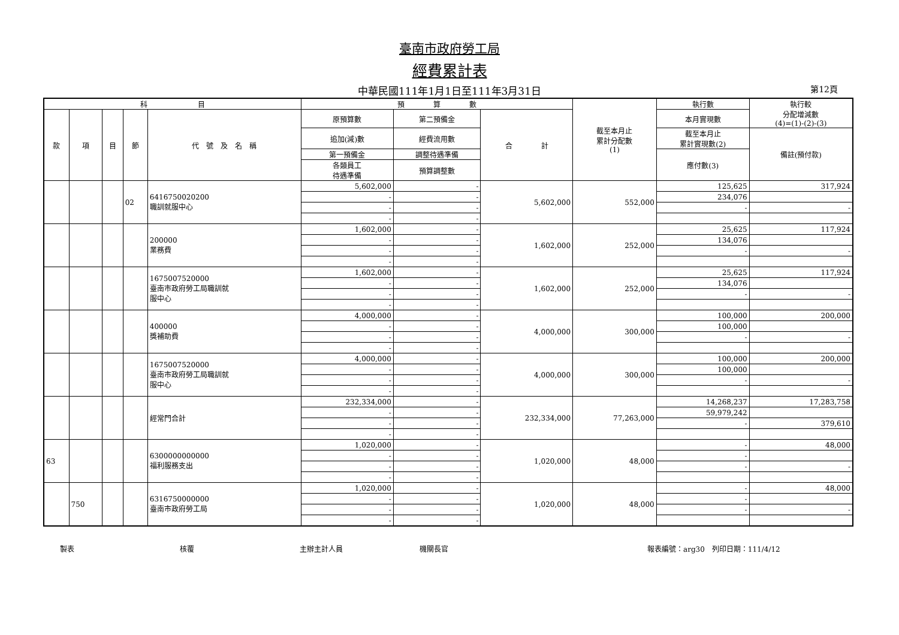臺南市政府勞工局
經費累計表
中華民國111年1月1日至111年3月31日 第12頁
| 科 目 | | | | | 預 算 數 | | | 截至本月止 累計分配數 (1) | 執行數 | 執行較 分配增減數 (4)=(1)-(2)-(3) |
| --- | --- | --- | --- | --- | --- | --- | --- | --- | --- | --- |
| 款 | 項 | 目 | 節 | 代 號 及 名 稱 | 原預算數 | 第二預備金 | 合 計 | | 本月實現數 | |
| | | | | | 追加(減)數 | 經費流用數 | | | 截至本月止 累計實現數(2) | 備註(預付款) |
| | | | | | 第一預備金 | 調整待遇準備 | | | 應付數(3) | |
| | | | | | 各類員工 待遇準備 | 預算調整數 | | | | |
| | | | 02 | 6416750020200 職訓就服中心 | 5,602,000 | - | 5,602,000 | 552,000 | 125,625 | 317,924 |
| | | | | | - | - | | | 234,076 | |
| | | | | | - | - | | | - | - |
| | | | | | - | - | | | | |
| | | | | 200000 業務費 | 1,602,000 | - | 1,602,000 | 252,000 | 25,625 | 117,924 |
| | | | | | - | - | | | 134,076 | |
| | | | | | - | - | | | - | - |
| | | | | | - | - | | | | |
| | | | | 1675007520000 臺南市政府勞工局職訓就 服中心 | 1,602,000 | - | 1,602,000 | 252,000 | 25,625 | 117,924 |
| | | | | | - | - | | | 134,076 | |
| | | | | | - | - | | | - | - |
| | | | | | - | - | | | | |
| | | | | 400000 獎補助費 | 4,000,000 | - | 4,000,000 | 300,000 | 100,000 | 200,000 |
| | | | | | - | - | | | 100,000 | |
| | | | | | - | - | | | - | - |
| | | | | | - | - | | | | |
| | | | | 1675007520000 臺南市政府勞工局職訓就 服中心 | 4,000,000 | - | 4,000,000 | 300,000 | 100,000 | 200,000 |
| | | | | | - | - | | | 100,000 | |
| | | | | | - | - | | | - | - |
| | | | | | - | - | | | | |
| | | | | 經常門合計 | 232,334,000 | - | 232,334,000 | 77,263,000 | 14,268,237 | 17,283,758 |
| | | | | | - | - | | | 59,979,242 | |
| | | | | | - | - | | | - | 379,610 |
| | | | | | - | - | | | | |
| 63 | | | | 6300000000000 福利服務支出 | 1,020,000 | - | 1,020,000 | 48,000 | - | 48,000 |
| | | | | | - | - | | | - | |
| | | | | | - | - | | | - | - |
| | | | | | - | - | | | | |
| | 750 | | | 6316750000000 臺南市政府勞工局 | 1,020,000 | - | 1,020,000 | 48,000 | - | 48,000 |
| | | | | | - | - | | | - | |
| | | | | | - | - | | | - | - |
| | | | | | - | - | | | | |
製表 核覆 主辦主計人員 機關長官 報表編號：arg30　列印日期：111/4/12